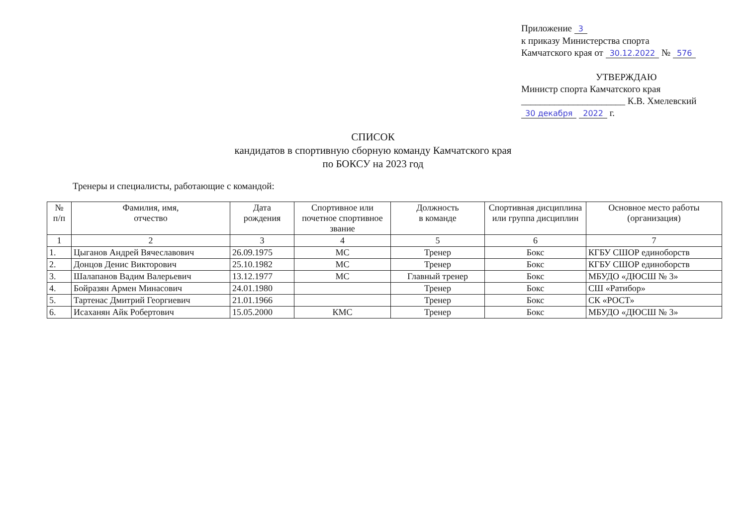Приложение 3
к приказу Министерства спорта
Камчатского края от 30.12.2022 № 576
УТВЕРЖДАЮ
Министр спорта Камчатского края
______________________ К.В. Хмелевский
30 декабря 2022 г.
СПИСОК
кандидатов в спортивную сборную команду Камчатского края
по БОКСУ на 2023 год
Тренеры и специалисты, работающие с командой:
| № п/п | Фамилия, имя, отчество | Дата рождения | Спортивное или почетное спортивное звание | Должность в команде | Спортивная дисциплина или группа дисциплин | Основное место работы (организация) |
| --- | --- | --- | --- | --- | --- | --- |
| 1 | 2 | 3 | 4 | 5 | 6 | 7 |
| 1. | Цыганов Андрей Вячеславович | 26.09.1975 | МС | Тренер | Бокс | КГБУ СШОР единоборств |
| 2. | Донцов Денис Викторович | 25.10.1982 | МС | Тренер | Бокс | КГБУ СШОР единоборств |
| 3. | Шалапанов Вадим Валерьевич | 13.12.1977 | МС | Главный тренер | Бокс | МБУДО «ДЮСШ № 3» |
| 4. | Бойразян Армен Минасович | 24.01.1980 | | Тренер | Бокс | СШ «Ратибор» |
| 5. | Тартенас Дмитрий Георгиевич | 21.01.1966 | | Тренер | Бокс | СК «РОСТ» |
| 6. | Исаханян Айк Робертович | 15.05.2000 | КМС | Тренер | Бокс | МБУДО «ДЮСШ № 3» |